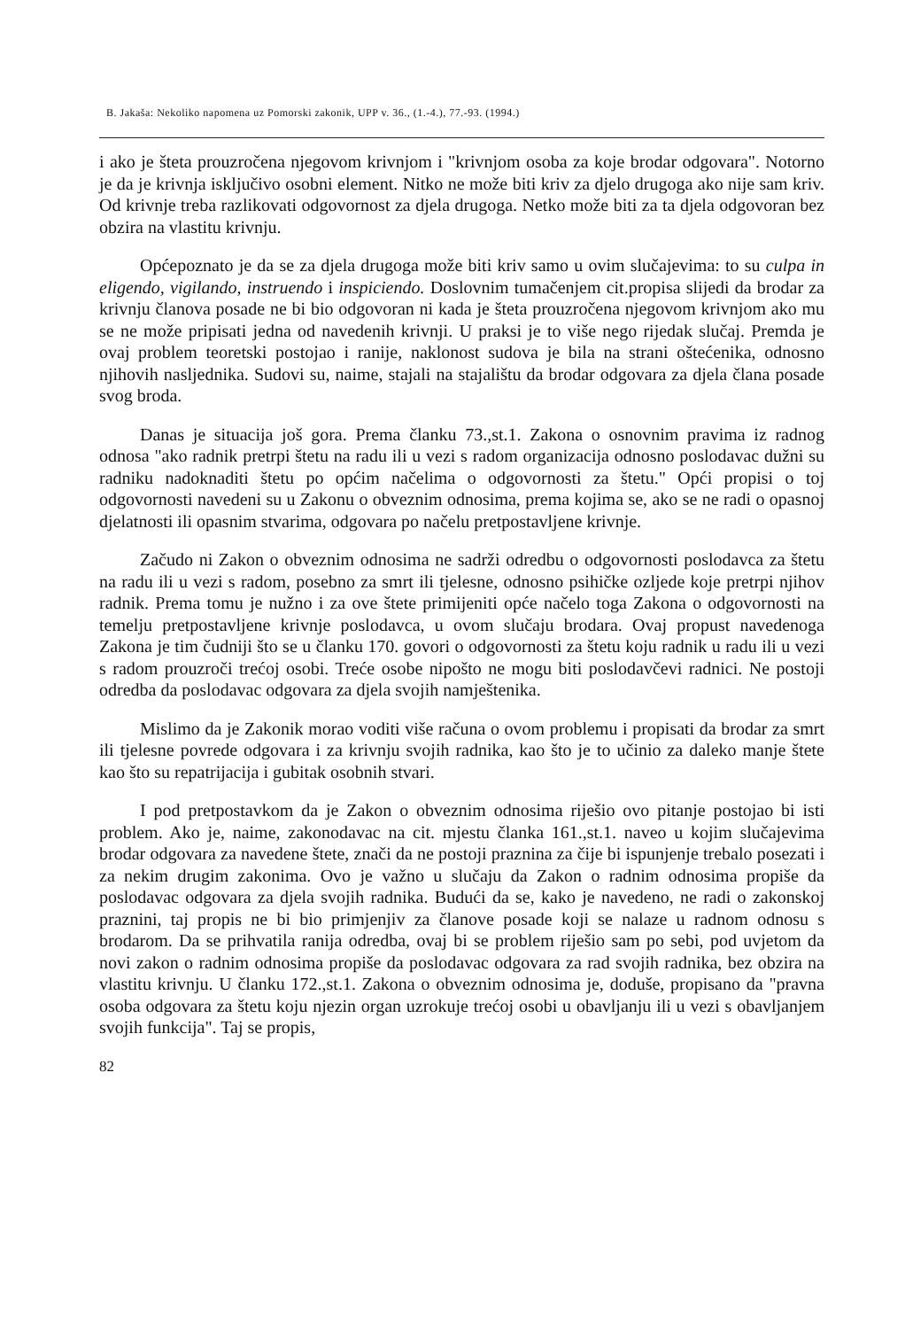B. Jakaša: Nekoliko napomena uz Pomorski zakonik, UPP v. 36., (1.-4.), 77.-93. (1994.)
i ako je šteta prouzročena njegovom krivnjom i "krivnjom osoba za koje brodar odgovara". Notorno je da je krivnja isključivo osobni element. Nitko ne može biti kriv za djelo drugoga ako nije sam kriv. Od krivnje treba razlikovati odgovornost za djela drugoga. Netko može biti za ta djela odgovoran bez obzira na vlastitu krivnju.
Općepoznato je da se za djela drugoga može biti kriv samo u ovim slučajevima: to su culpa in eligendo, vigilando, instruendo i inspiciendo. Doslovnim tumačenjem cit.propisa slijedi da brodar za krivnju članova posade ne bi bio odgovoran ni kada je šteta prouzročena njegovom krivnjom ako mu se ne može pripisati jedna od navedenih krivnji. U praksi je to više nego rijedak slučaj. Premda je ovaj problem teoretski postojao i ranije, naklonost sudova je bila na strani oštećenika, odnosno njihovih nasljednika. Sudovi su, naime, stajali na stajalištu da brodar odgovara za djela člana posade svog broda.
Danas je situacija još gora. Prema članku 73.,st.1. Zakona o osnovnim pravima iz radnog odnosa "ako radnik pretrpi štetu na radu ili u vezi s radom organizacija odnosno poslodavac dužni su radniku nadoknaditi štetu po općim načelima o odgovornosti za štetu." Opći propisi o toj odgovornosti navedeni su u Zakonu o obveznim odnosima, prema kojima se, ako se ne radi o opasnoj djelatnosti ili opasnim stvarima, odgovara po načelu pretpostavljene krivnje.
Začudo ni Zakon o obveznim odnosima ne sadrži odredbu o odgovornosti poslodavca za štetu na radu ili u vezi s radom, posebno za smrt ili tjelesne, odnosno psihičke ozljede koje pretrpi njihov radnik. Prema tomu je nužno i za ove štete primijeniti opće načelo toga Zakona o odgovornosti na temelju pretpostavljene krivnje poslodavca, u ovom slučaju brodara. Ovaj propust navedenoga Zakona je tim čudniji što se u članku 170. govori o odgovornosti za štetu koju radnik u radu ili u vezi s radom prouzroči trećoj osobi. Treće osobe nipošto ne mogu biti poslodavčevi radnici. Ne postoji odredba da poslodavac odgovara za djela svojih namještenika.
Mislimo da je Zakonik morao voditi više računa o ovom problemu i propisati da brodar za smrt ili tjelesne povrede odgovara i za krivnju svojih radnika, kao što je to učinio za daleko manje štete kao što su repatrijacija i gubitak osobnih stvari.
I pod pretpostavkom da je Zakon o obveznim odnosima riješio ovo pitanje postojao bi isti problem. Ako je, naime, zakonodavac na cit. mjestu članka 161.,st.1. naveo u kojim slučajevima brodar odgovara za navedene štete, znači da ne postoji praznina za čije bi ispunjenje trebalo posezati i za nekim drugim zakonima. Ovo je važno u slučaju da Zakon o radnim odnosima propiše da poslodavac odgovara za djela svojih radnika. Budući da se, kako je navedeno, ne radi o zakonskoj praznini, taj propis ne bi bio primjenjiv za članove posade koji se nalaze u radnom odnosu s brodarom. Da se prihvatila ranija odredba, ovaj bi se problem riješio sam po sebi, pod uvjetom da novi zakon o radnim odnosima propiše da poslodavac odgovara za rad svojih radnika, bez obzira na vlastitu krivnju. U članku 172.,st.1. Zakona o obveznim odnosima je, doduše, propisano da "pravna osoba odgovara za štetu koju njezin organ uzrokuje trećoj osobi u obavljanju ili u vezi s obavljanjem svojih funkcija". Taj se propis,
82